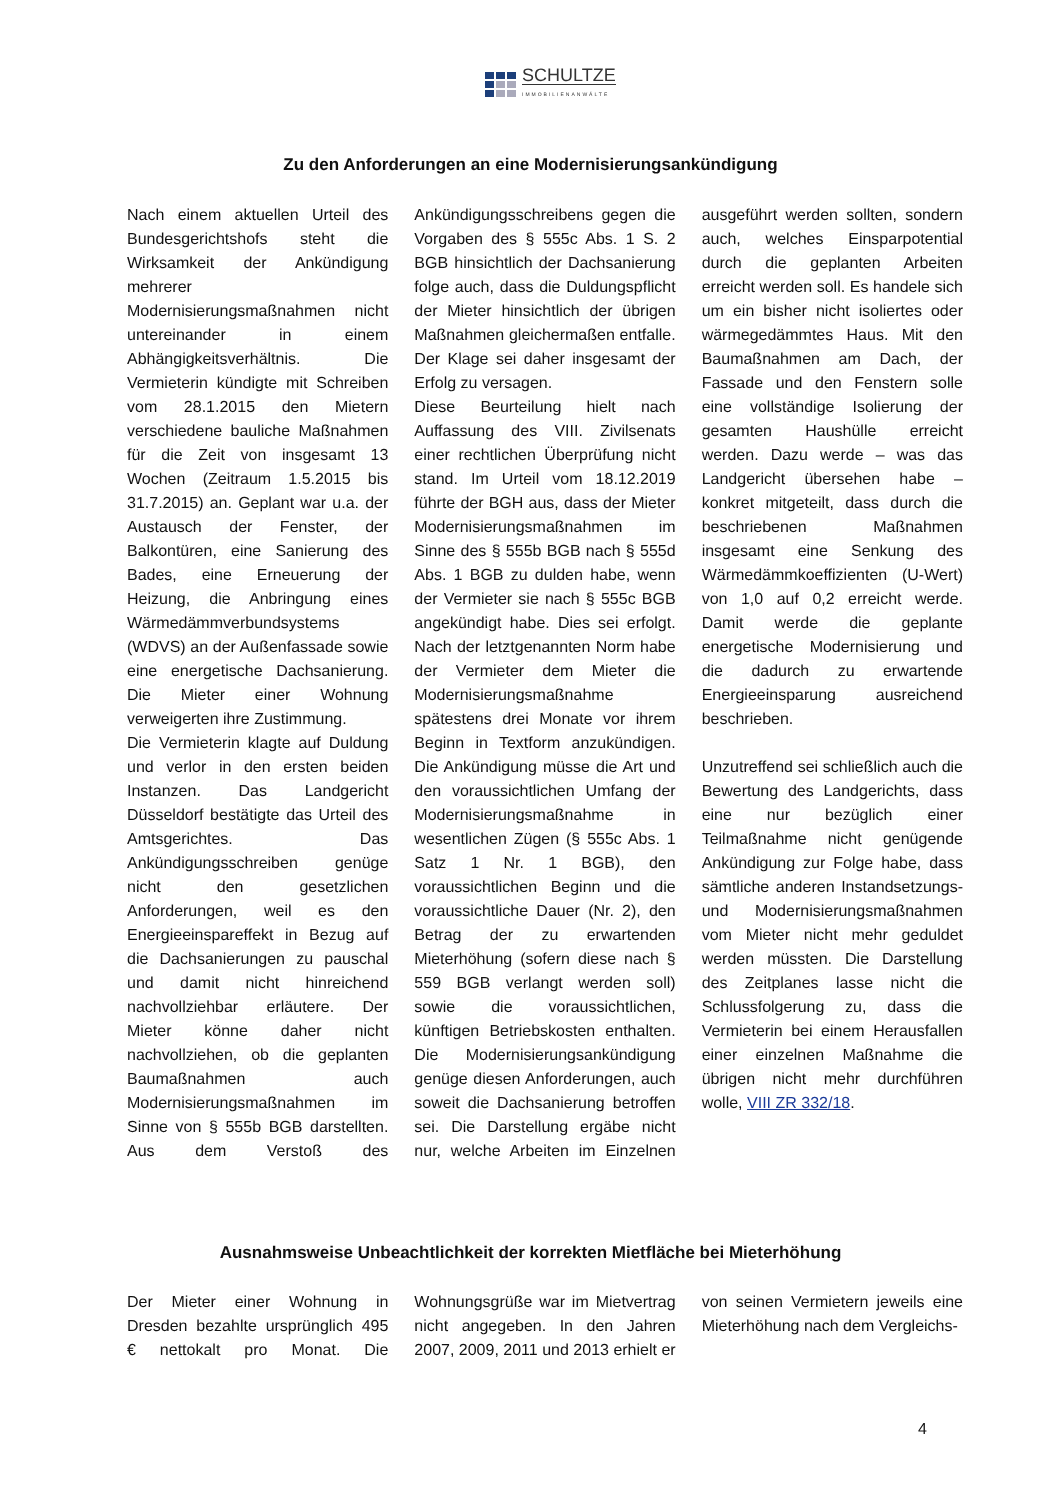SCHULTZE
IMMOBILIENANWÄLTE
Zu den Anforderungen an eine Modernisierungsankündigung
Nach einem aktuellen Urteil des Bundesgerichtshofs steht die Wirksamkeit der Ankündigung mehrerer Modernisierungsmaßnahmen nicht untereinander in einem Abhängigkeitsverhältnis. Die Vermieterin kündigte mit Schreiben vom 28.1.2015 den Mietern verschiedene bauliche Maßnahmen für die Zeit von insgesamt 13 Wochen (Zeitraum 1.5.2015 bis 31.7.2015) an. Geplant war u.a. der Austausch der Fenster, der Balkontüren, eine Sanierung des Bades, eine Erneuerung der Heizung, die Anbringung eines Wärmedämmverbundsystems (WDVS) an der Außenfassade sowie eine energetische Dachsanierung. Die Mieter einer Wohnung verweigerten ihre Zustimmung.
Die Vermieterin klagte auf Duldung und verlor in den ersten beiden Instanzen. Das Landgericht Düsseldorf bestätigte das Urteil des Amtsgerichtes. Das Ankündigungsschreiben genüge nicht den gesetzlichen Anforderungen, weil es den Energieeinspareffekt in Bezug auf die Dachsanierungen zu pauschal und damit nicht hinreichend nachvollziehbar erläutere. Der Mieter könne daher nicht nachvollziehen, ob die geplanten Baumaßnahmen auch Modernisierungsmaßnahmen im Sinne von § 555b BGB darstellten. Aus dem Verstoß des Ankündigungsschreibens gegen die Vorgaben des § 555c Abs. 1 S. 2 BGB hinsichtlich der Dachsanierung folge auch, dass die Duldungspflicht der Mieter hinsichtlich der übrigen Maßnahmen gleichermaßen entfalle. Der Klage sei daher insgesamt der Erfolg zu versagen.
Diese Beurteilung hielt nach Auffassung des VIII. Zivilsenats einer rechtlichen Überprüfung nicht stand. Im Urteil vom 18.12.2019 führte der BGH aus, dass der Mieter Modernisierungsmaßnahmen im Sinne des § 555b BGB nach § 555d Abs. 1 BGB zu dulden habe, wenn der Vermieter sie nach § 555c BGB angekündigt habe. Dies sei erfolgt. Nach der letztgenannten Norm habe der Vermieter dem Mieter die Modernisierungsmaßnahme spätestens drei Monate vor ihrem Beginn in Textform anzukündigen. Die Ankündigung müsse die Art und den voraussichtlichen Umfang der Modernisierungsmaßnahme in wesentlichen Zügen (§ 555c Abs. 1 Satz 1 Nr. 1 BGB), den voraussichtlichen Beginn und die voraussichtliche Dauer (Nr. 2), den Betrag der zu erwartenden Mieterhöhung (sofern diese nach § 559 BGB verlangt werden soll) sowie die voraussichtlichen, künftigen Betriebskosten enthalten. Die Modernisierungsankündigung genüge diesen Anforderungen, auch soweit die Dachsanierung betroffen sei. Die Darstellung ergäbe nicht nur, welche Arbeiten im Einzelnen ausgeführt werden sollten, sondern auch, welches Einsparpotential durch die geplanten Arbeiten erreicht werden soll. Es handele sich um ein bisher nicht isoliertes oder wärmegedämmtes Haus. Mit den Baumaßnahmen am Dach, der Fassade und den Fenstern solle eine vollständige Isolierung der gesamten Haushülle erreicht werden. Dazu werde – was das Landgericht übersehen habe – konkret mitgeteilt, dass durch die beschriebenen Maßnahmen insgesamt eine Senkung des Wärmedämmkoeffizienten (U-Wert) von 1,0 auf 0,2 erreicht werde. Damit werde die geplante energetische Modernisierung und die dadurch zu erwartende Energieeinsparung ausreichend beschrieben.
Unzutreffend sei schließlich auch die Bewertung des Landgerichts, dass eine nur bezüglich einer Teilmaßnahme nicht genügende Ankündigung zur Folge habe, dass sämtliche anderen Instandsetzungs- und Modernisierungsmaßnahmen vom Mieter nicht mehr geduldet werden müssten. Die Darstellung des Zeitplanes lasse nicht die Schlussfolgerung zu, dass die Vermieterin bei einem Herausfallen einer einzelnen Maßnahme die übrigen nicht mehr durchführen wolle, VIII ZR 332/18.
Ausnahmsweise Unbeachtlichkeit der korrekten Mietfläche bei Mieterhöhung
Der Mieter einer Wohnung in Dresden bezahlte ursprünglich 495 € nettokalt pro Monat. Die Wohnungsgrüße war im Mietvertrag nicht angegeben. In den Jahren 2007, 2009, 2011 und 2013 erhielt er von seinen Vermietern jeweils eine Mieterhöhung nach dem Vergleichs-
4